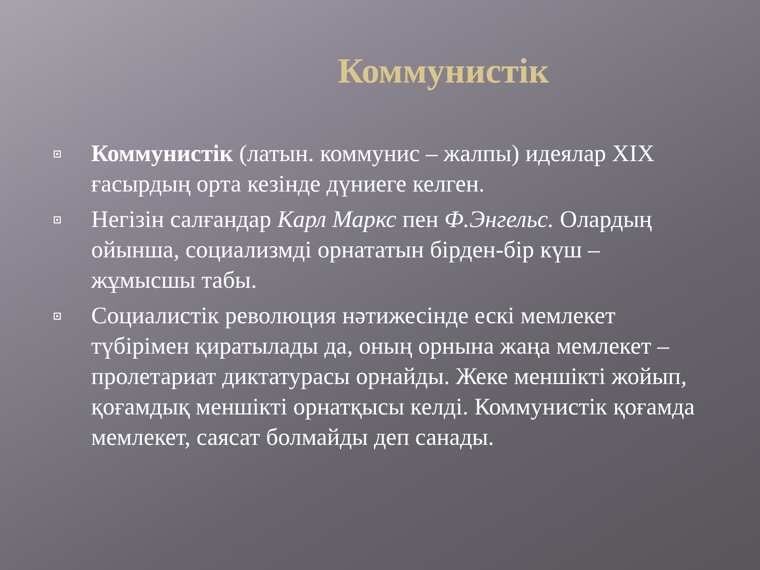Коммунистік
Коммунистік (латын. коммунис – жалпы) идеялар XIX ғасырдың орта кезінде дүниеге келген.
Негізін салғандар Карл Маркс пен Ф.Энгельс. Олардың ойынша, социализмді орнататын бірден-бір күш – жұмысшы табы.
Социалистік революция нәтижесінде ескі мемлекет түбірімен қиратылады да, оның орнына жаңа мемлекет – пролетариат диктатурасы орнайды. Жеке меншікті жойып, қоғамдық меншікті орнатқысы келді. Коммунистік қоғамда мемлекет, саясат болмайды деп санады.